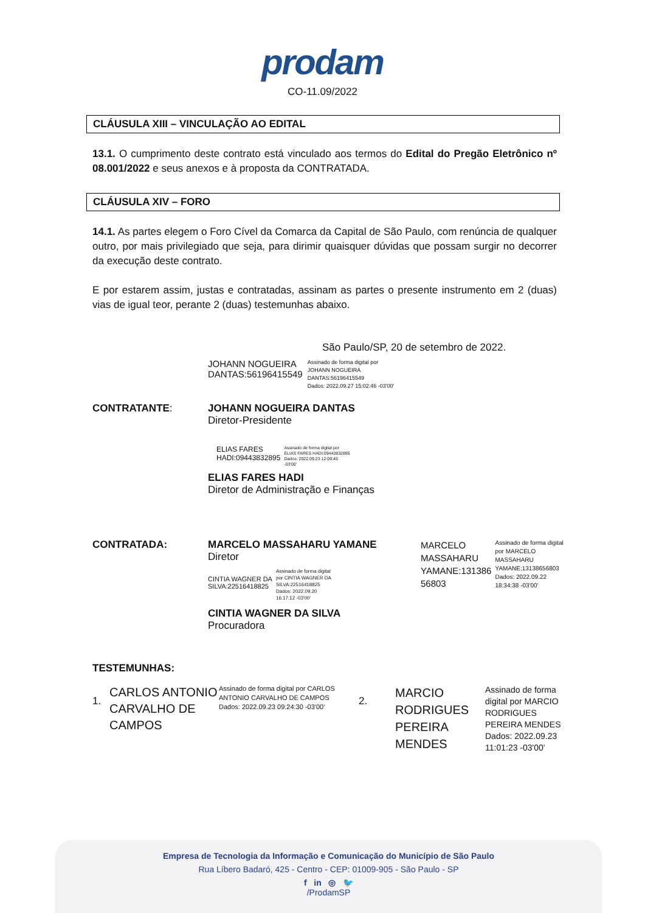prodam
CO-11.09/2022
CLÁUSULA XIII – VINCULAÇÃO AO EDITAL
13.1. O cumprimento deste contrato está vinculado aos termos do Edital do Pregão Eletrônico nº 08.001/2022 e seus anexos e à proposta da CONTRATADA.
CLÁUSULA XIV – FORO
14.1. As partes elegem o Foro Cível da Comarca da Capital de São Paulo, com renúncia de qualquer outro, por mais privilegiado que seja, para dirimir quaisquer dúvidas que possam surgir no decorrer da execução deste contrato.
E por estarem assim, justas e contratadas, assinam as partes o presente instrumento em 2 (duas) vias de igual teor, perante 2 (duas) testemunhas abaixo.
São Paulo/SP, 20 de setembro de 2022.
JOHANN NOGUEIRA
DANTAS:56196415549
Assinado de forma digital por
JOHANN NOGUEIRA
DANTAS:56196415549
Dados: 2022.09.27 15:02:46 -03'00'
CONTRATANTE: JOHANN NOGUEIRA DANTAS
Diretor-Presidente
ELIAS FARES
HADI:09443832895
Assinado de forma digital por
ELIAS FARES HADI:09443832895
Dados: 2022.09.23 12:09:45
-03'00'
ELIAS FARES HADI
Diretor de Administração e Finanças
CONTRATADA: MARCELO MASSAHARU YAMANE
Diretor
CINTIA WAGNER DA
SILVA:22516418825
Assinado de forma digital
por CINTIA WAGNER DA
SILVA:22516418825
Dados: 2022.09.20
16:17:12 -03'00'
CINTIA WAGNER DA SILVA
Procuradora
MARCELO
MASSAHARU
YAMANE:131386
56803
Assinado de forma digital
por MARCELO
MASSAHARU
YAMANE:13138656803
Dados: 2022.09.22
18:34:38 -03'00'
TESTEMUNHAS:
1.
CARLOS ANTONIO CARVALHO DE CAMPOS
Assinado de forma digital por CARLOS ANTONIO CARVALHO DE CAMPOS
Dados: 2022.09.23 09:24:30 -03'00'
2.
MARCIO RODRIGUES PEREIRA MENDES
Assinado de forma digital por MARCIO RODRIGUES PEREIRA MENDES
Dados: 2022.09.23 11:01:23 -03'00'
Empresa de Tecnologia da Informação e Comunicação do Município de São Paulo
Rua Líbero Badaró, 425 - Centro - CEP: 01009-905 - São Paulo - SP
f in ◎ 🐦
/ProdamSP